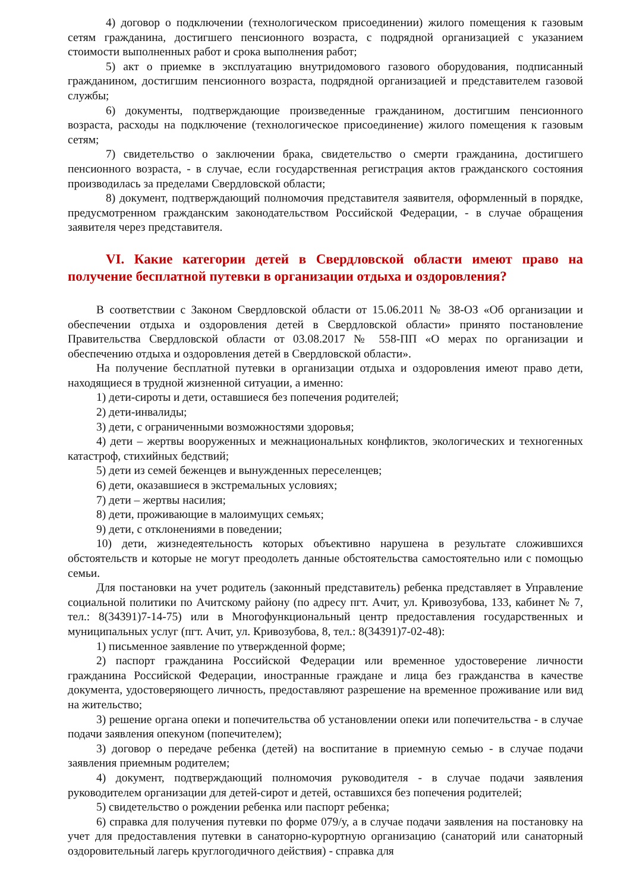4) договор о подключении (технологическом присоединении) жилого помещения к газовым сетям гражданина, достигшего пенсионного возраста, с подрядной организацией с указанием стоимости выполненных работ и срока выполнения работ;
5) акт о приемке в эксплуатацию внутридомового газового оборудования, подписанный гражданином, достигшим пенсионного возраста, подрядной организацией и представителем газовой службы;
6) документы, подтверждающие произведенные гражданином, достигшим пенсионного возраста, расходы на подключение (технологическое присоединение) жилого помещения к газовым сетям;
7) свидетельство о заключении брака, свидетельство о смерти гражданина, достигшего пенсионного возраста, - в случае, если государственная регистрация актов гражданского состояния производилась за пределами Свердловской области;
8) документ, подтверждающий полномочия представителя заявителя, оформленный в порядке, предусмотренном гражданским законодательством Российской Федерации, - в случае обращения заявителя через представителя.
VI. Какие категории детей в Свердловской области имеют право на получение бесплатной путевки в организации отдыха и оздоровления?
В соответствии с Законом Свердловской области от 15.06.2011 № 38-ОЗ «Об организации и обеспечении отдыха и оздоровления детей в Свердловской области» принято постановление Правительства Свердловской области от 03.08.2017 № 558-ПП «О мерах по организации и обеспечению отдыха и оздоровления детей в Свердловской области».
На получение бесплатной путевки в организации отдыха и оздоровления имеют право дети, находящиеся в трудной жизненной ситуации, а именно:
1) дети-сироты и дети, оставшиеся без попечения родителей;
2) дети-инвалиды;
3) дети, с ограниченными возможностями здоровья;
4) дети – жертвы вооруженных и межнациональных конфликтов, экологических и техногенных катастроф, стихийных бедствий;
5) дети из семей беженцев и вынужденных переселенцев;
6) дети, оказавшиеся в экстремальных условиях;
7) дети – жертвы насилия;
8) дети, проживающие в малоимущих семьях;
9) дети, с отклонениями в поведении;
10) дети, жизнедеятельность которых объективно нарушена в результате сложившихся обстоятельств и которые не могут преодолеть данные обстоятельства самостоятельно или с помощью семьи.
Для постановки на учет родитель (законный представитель) ребенка представляет в Управление социальной политики по Ачитскому району (по адресу пгт. Ачит, ул. Кривозубова, 133, кабинет № 7, тел.: 8(34391)7-14-75) или в Многофункциональный центр предоставления государственных и муниципальных услуг (пгт. Ачит, ул. Кривозубова, 8, тел.: 8(34391)7-02-48):
1) письменное заявление по утвержденной форме;
2) паспорт гражданина Российской Федерации или временное удостоверение личности гражданина Российской Федерации, иностранные граждане и лица без гражданства в качестве документа, удостоверяющего личность, предоставляют разрешение на временное проживание или вид на жительство;
3) решение органа опеки и попечительства об установлении опеки или попечительства - в случае подачи заявления опекуном (попечителем);
3) договор о передаче ребенка (детей) на воспитание в приемную семью - в случае подачи заявления приемным родителем;
4) документ, подтверждающий полномочия руководителя - в случае подачи заявления руководителем организации для детей-сирот и детей, оставшихся без попечения родителей;
5) свидетельство о рождении ребенка или паспорт ребенка;
6) справка для получения путевки по форме 079/у, а в случае подачи заявления на постановку на учет для предоставления путевки в санаторно-курортную организацию (санаторий или санаторный оздоровительный лагерь круглогодичного действия) - справка для